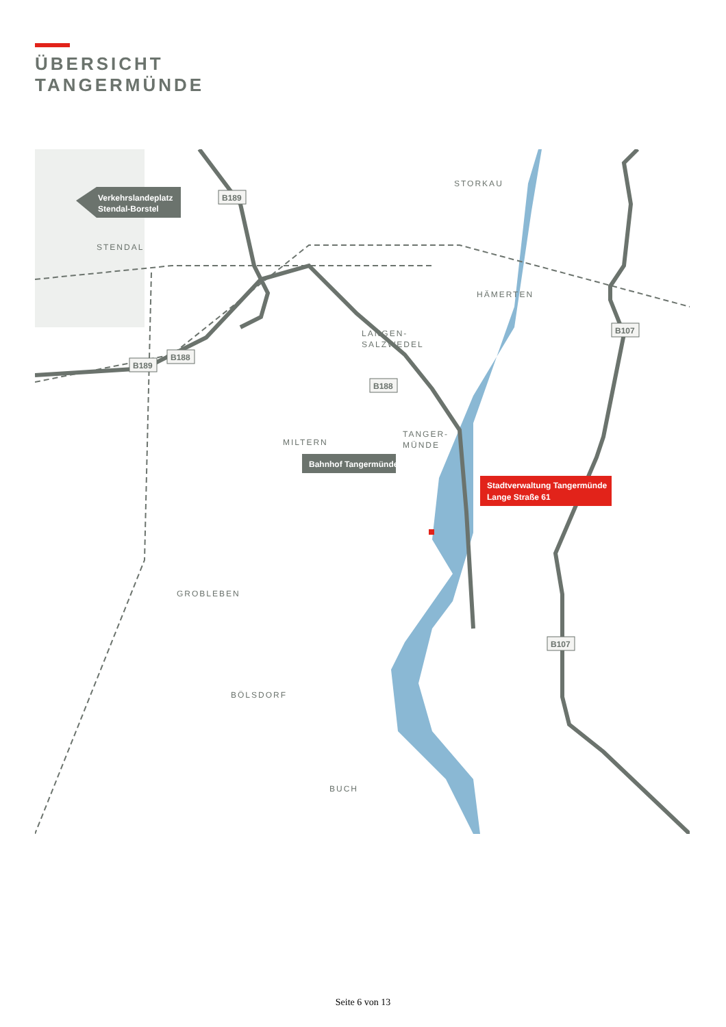ÜBERSICHT
TANGERMÜNDE
Bahnhof Tangermünde
Verkehrslandeplatz
Stendal-Borstel
Stadtverwaltung Tangermünde
Lange Straße 61
STORKAU
STENDAL
HÄMERTEN
LANGEN-
SALZWEDEL
TANGER-
MÜNDE
MILTERN
GROBLEBEN
BÖLSDORF
BUCH
B189
B189
B188
B188
B107
B107
Seite 6 von 13